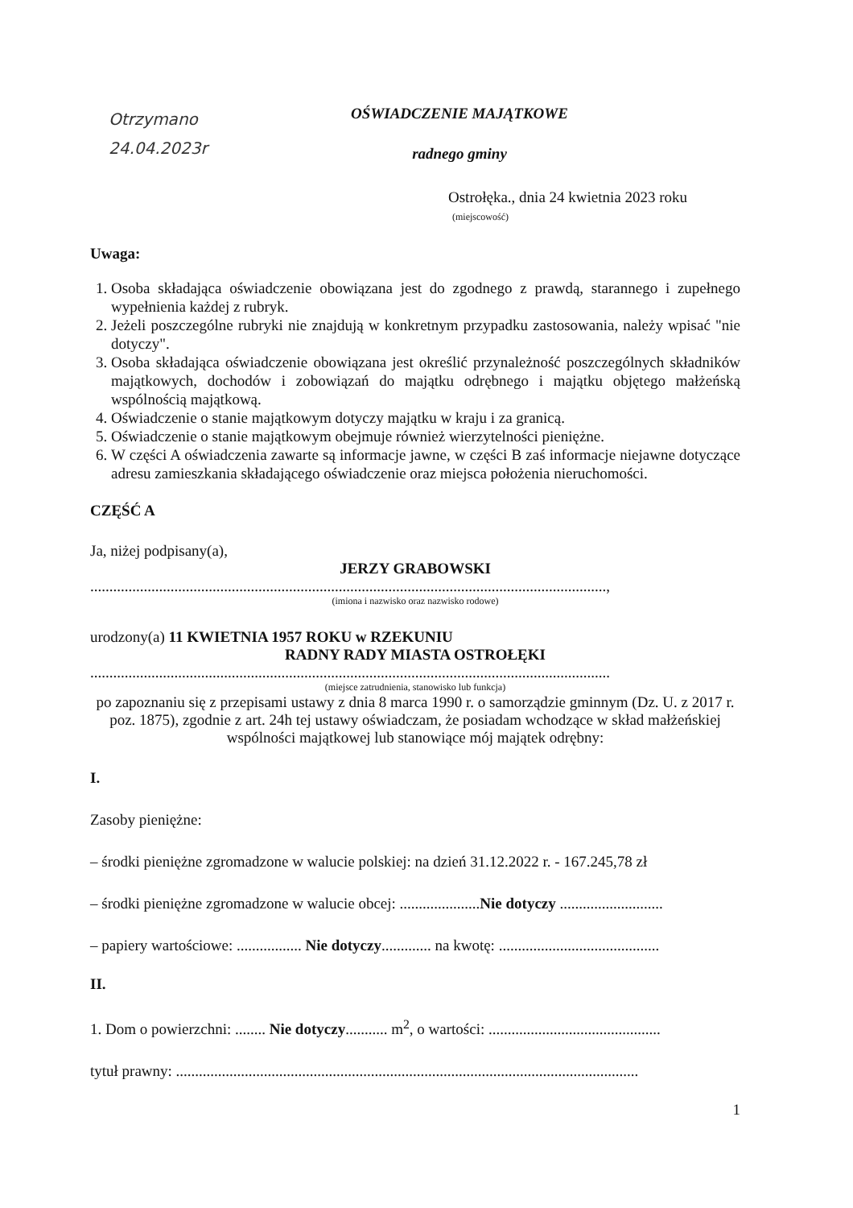Otrzymano
24.04.2023r
OŚWIADCZENIE MAJĄTKOWE
radnego gminy
Ostrołęka., dnia 24 kwietnia 2023 roku
(miejscowość)
Uwaga:
1. Osoba składająca oświadczenie obowiązana jest do zgodnego z prawdą, starannego i zupełnego wypełnienia każdej z rubryk.
2. Jeżeli poszczególne rubryki nie znajdują w konkretnym przypadku zastosowania, należy wpisać "nie dotyczy".
3. Osoba składająca oświadczenie obowiązana jest określić przynależność poszczególnych składników majątkowych, dochodów i zobowiązań do majątku odrębnego i majątku objętego małżeńską wspólnością majątkową.
4. Oświadczenie o stanie majątkowym dotyczy majątku w kraju i za granicą.
5. Oświadczenie o stanie majątkowym obejmuje również wierzytelności pieniężne.
6. W części A oświadczenia zawarte są informacje jawne, w części B zaś informacje niejawne dotyczące adresu zamieszkania składającego oświadczenie oraz miejsca położenia nieruchomości.
CZĘŚĆ A
Ja, niżej podpisany(a),
JERZY GRABOWSKI
.......................................................................................................................................,
(imiona i nazwisko oraz nazwisko rodowe)
urodzony(a) 11 KWIETNIA 1957 ROKU w RZEKUNIU
RADNY RADY MIASTA OSTROŁĘKI
........................................................................................................................................
(miejsce zatrudnienia, stanowisko lub funkcja)
po zapoznaniu się z przepisami ustawy z dnia 8 marca 1990 r. o samorządzie gminnym (Dz. U. z 2017 r. poz. 1875), zgodnie z art. 24h tej ustawy oświadczam, że posiadam wchodzące w skład małżeńskiej wspólności majątkowej lub stanowiące mój majątek odrębny:
I.
Zasoby pieniężne:
– środki pieniężne zgromadzone w walucie polskiej: na dzień 31.12.2022 r. - 167.245,78 zł
– środki pieniężne zgromadzone w walucie obcej: .....................Nie dotyczy ...........................
– papiery wartościowe: ................. Nie dotyczy............. na kwotę: ..........................................
II.
1. Dom o powierzchni: ........ Nie dotyczy........... m<sup>2</sup>, o wartości: .............................................
tytuł prawny: .........................................................................................................................
1